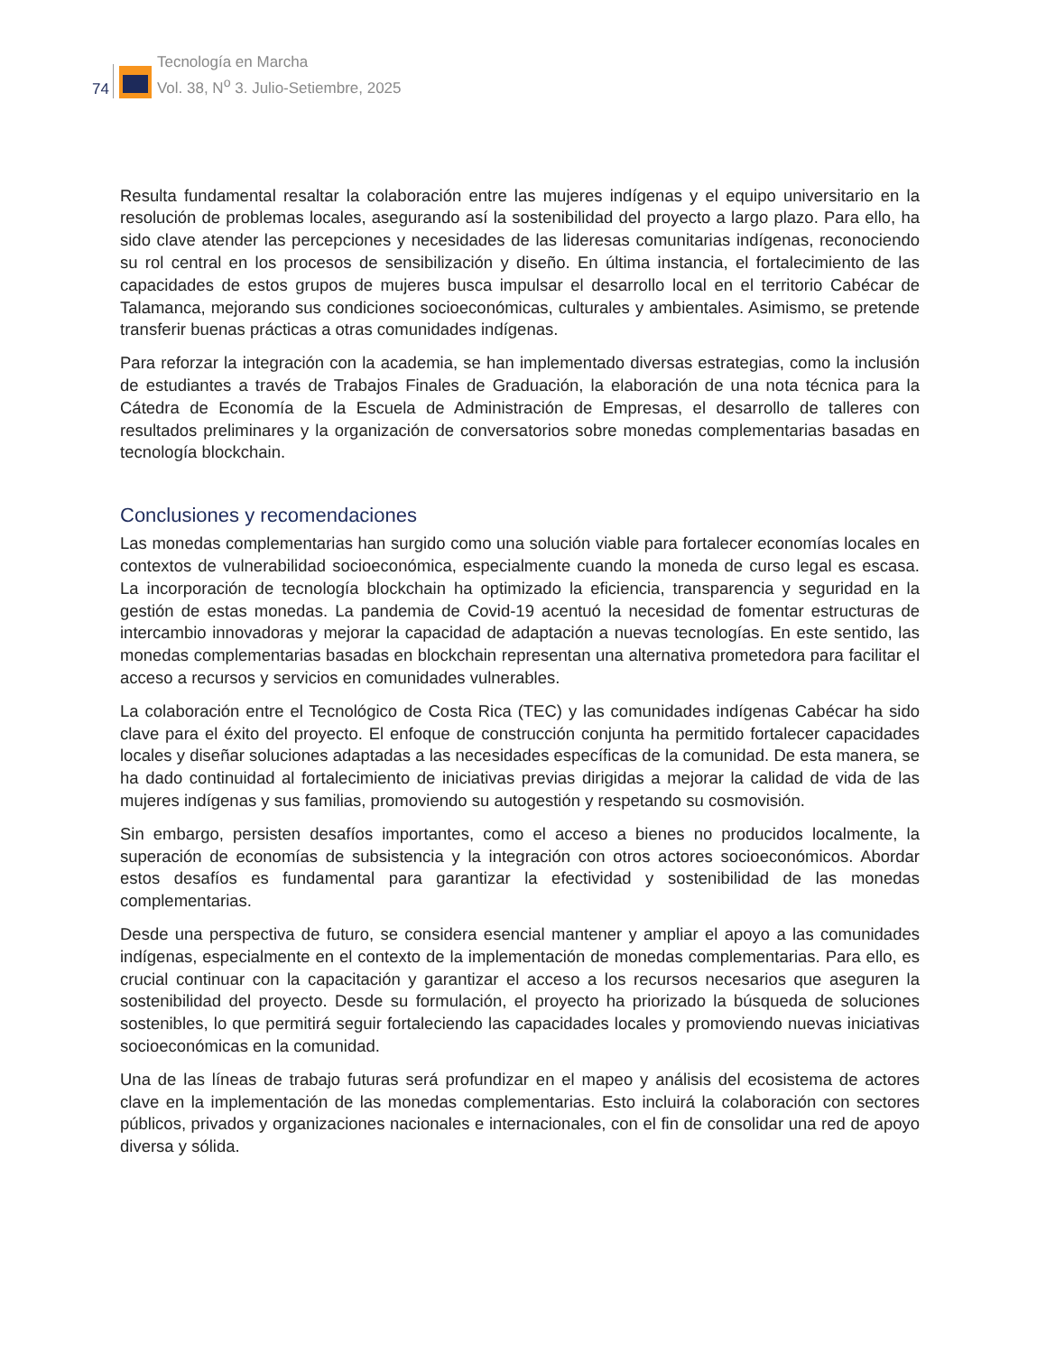74
Tecnología en Marcha
Vol. 38, N<sup>o</sup> 3. Julio-Setiembre, 2025
Resulta fundamental resaltar la colaboración entre las mujeres indígenas y el equipo universitario en la resolución de problemas locales, asegurando así la sostenibilidad del proyecto a largo plazo. Para ello, ha sido clave atender las percepciones y necesidades de las lideresas comunitarias indígenas, reconociendo su rol central en los procesos de sensibilización y diseño. En última instancia, el fortalecimiento de las capacidades de estos grupos de mujeres busca impulsar el desarrollo local en el territorio Cabécar de Talamanca, mejorando sus condiciones socioeconómicas, culturales y ambientales. Asimismo, se pretende transferir buenas prácticas a otras comunidades indígenas.
Para reforzar la integración con la academia, se han implementado diversas estrategias, como la inclusión de estudiantes a través de Trabajos Finales de Graduación, la elaboración de una nota técnica para la Cátedra de Economía de la Escuela de Administración de Empresas, el desarrollo de talleres con resultados preliminares y la organización de conversatorios sobre monedas complementarias basadas en tecnología blockchain.
Conclusiones y recomendaciones
Las monedas complementarias han surgido como una solución viable para fortalecer economías locales en contextos de vulnerabilidad socioeconómica, especialmente cuando la moneda de curso legal es escasa. La incorporación de tecnología blockchain ha optimizado la eficiencia, transparencia y seguridad en la gestión de estas monedas. La pandemia de Covid-19 acentuó la necesidad de fomentar estructuras de intercambio innovadoras y mejorar la capacidad de adaptación a nuevas tecnologías. En este sentido, las monedas complementarias basadas en blockchain representan una alternativa prometedora para facilitar el acceso a recursos y servicios en comunidades vulnerables.
La colaboración entre el Tecnológico de Costa Rica (TEC) y las comunidades indígenas Cabécar ha sido clave para el éxito del proyecto. El enfoque de construcción conjunta ha permitido fortalecer capacidades locales y diseñar soluciones adaptadas a las necesidades específicas de la comunidad. De esta manera, se ha dado continuidad al fortalecimiento de iniciativas previas dirigidas a mejorar la calidad de vida de las mujeres indígenas y sus familias, promoviendo su autogestión y respetando su cosmovisión.
Sin embargo, persisten desafíos importantes, como el acceso a bienes no producidos localmente, la superación de economías de subsistencia y la integración con otros actores socioeconómicos. Abordar estos desafíos es fundamental para garantizar la efectividad y sostenibilidad de las monedas complementarias.
Desde una perspectiva de futuro, se considera esencial mantener y ampliar el apoyo a las comunidades indígenas, especialmente en el contexto de la implementación de monedas complementarias. Para ello, es crucial continuar con la capacitación y garantizar el acceso a los recursos necesarios que aseguren la sostenibilidad del proyecto. Desde su formulación, el proyecto ha priorizado la búsqueda de soluciones sostenibles, lo que permitirá seguir fortaleciendo las capacidades locales y promoviendo nuevas iniciativas socioeconómicas en la comunidad.
Una de las líneas de trabajo futuras será profundizar en el mapeo y análisis del ecosistema de actores clave en la implementación de las monedas complementarias. Esto incluirá la colaboración con sectores públicos, privados y organizaciones nacionales e internacionales, con el fin de consolidar una red de apoyo diversa y sólida.